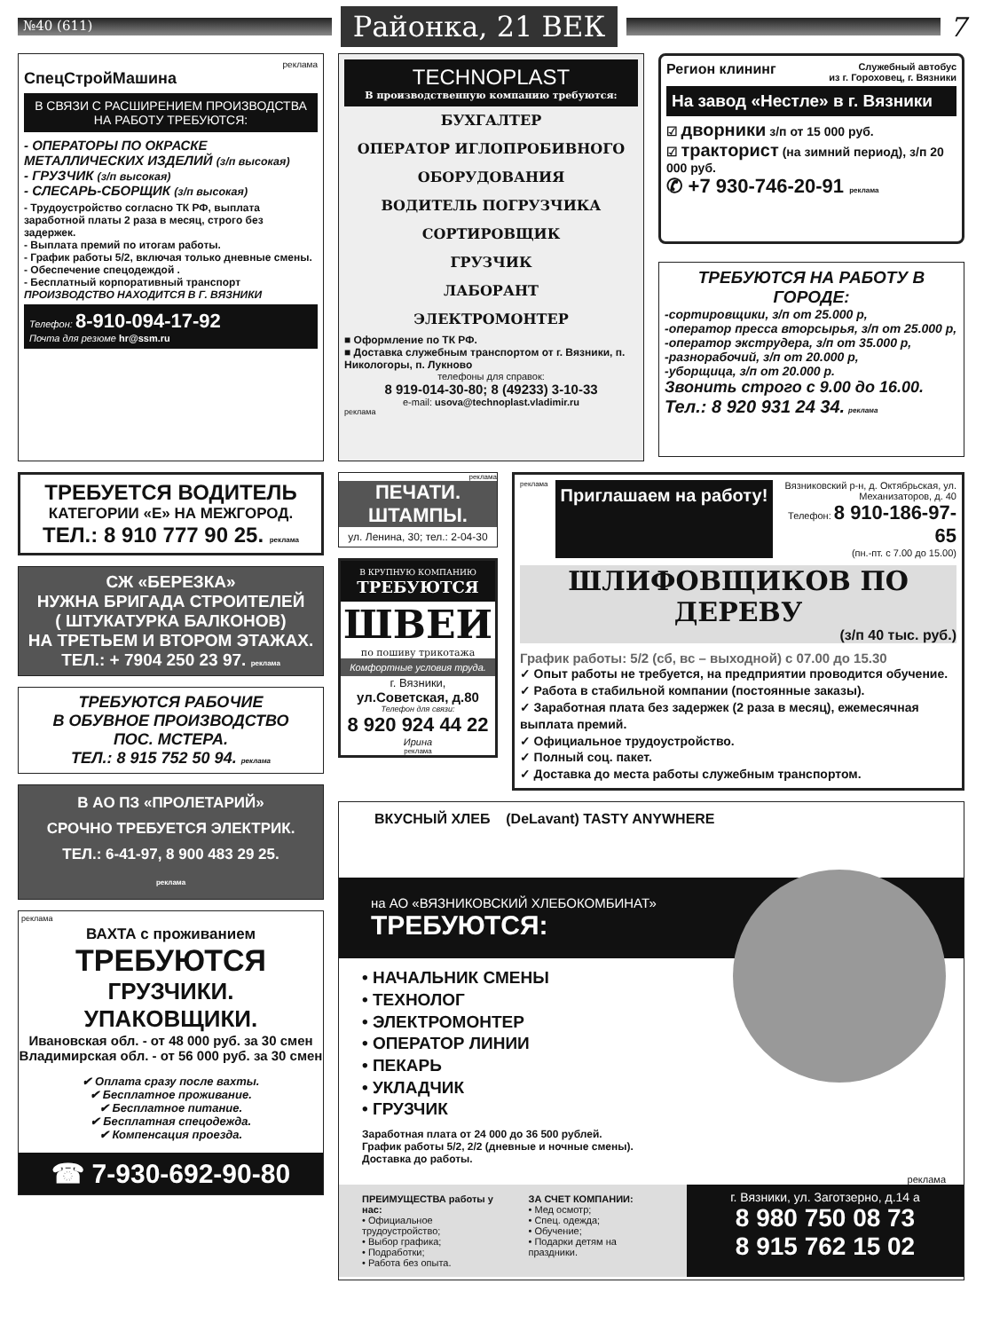№40 (611)
Районка, 21 ВЕК
7
реклама
СпецСтройМашина
В СВЯЗИ С РАСШИРЕНИЕМ ПРОИЗВОДСТВА НА РАБОТУ ТРЕБУЮТСЯ:
- ОПЕРАТОРЫ ПО ОКРАСКЕ МЕТАЛЛИЧЕСКИХ ИЗДЕЛИЙ (з/п высокая)
- ГРУЗЧИК (з/п высокая)
- СЛЕСАРЬ-СБОРЩИК (з/п высокая)
- Трудоустройство согласно ТК РФ, выплата заработной платы 2 раза в месяц, строго без задержек.
- Выплата премий по итогам работы.
- График работы 5/2, включая только дневные смены.
- Обеспечение спецодеждой .
- Бесплатный корпоративный транспорт
ПРОИЗВОДСТВО НАХОДИТСЯ В Г. ВЯЗНИКИ
Телефон: 8-910-094-17-92
Почта для резюме hr@ssm.ru
ТРЕБУЕТСЯ ВОДИТЕЛЬ
КАТЕГОРИИ «Е» НА МЕЖГОРОД.
ТЕЛ.: 8 910 777 90 25. реклама
СЖ «БЕРЕЗКА»
НУЖНА БРИГАДА СТРОИТЕЛЕЙ
( ШТУКАТУРКА БАЛКОНОВ)
НА ТРЕТЬЕМ И ВТОРОМ ЭТАЖАХ.
ТЕЛ.: + 7904 250 23 97. реклама
ТРЕБУЮТСЯ РАБОЧИЕ
В ОБУВНОЕ ПРОИЗВОДСТВО
ПОС. МСТЕРА.
ТЕЛ.: 8 915 752 50 94. реклама
В АО ПЗ «ПРОЛЕТАРИЙ»
СРОЧНО ТРЕБУЕТСЯ ЭЛЕКТРИК.
ТЕЛ.: 6-41-97, 8 900 483 29 25.
реклама
реклама
ВАХТА с проживанием
ТРЕБУЮТСЯ
ГРУЗЧИКИ. УПАКОВЩИКИ.
Ивановская обл. - от 48 000 руб. за 30 смен
Владимирская обл. - от 56 000 руб. за 30 смен
✔ Оплата сразу после вахты.
✔ Бесплатное проживание.
✔ Бесплатное питание.
✔ Бесплатная спецодежда.
✔ Компенсация проезда.
☎ 7-930-692-90-80
TECHNOPLAST
В производственную компанию требуются:
БУХГАЛТЕР
ОПЕРАТОР ИГЛОПРОБИВНОГО ОБОРУДОВАНИЯ
ВОДИТЕЛЬ ПОГРУЗЧИКА
СОРТИРОВЩИК
ГРУЗЧИК
ЛАБОРАНТ
ЭЛЕКТРОМОНТЕР
■ Оформление по ТК РФ.
■ Доставка служебным транспортом от г. Вязники, п. Никологоры, п. Лукново
телефоны для справок:
8 919-014-30-80; 8 (49233) 3-10-33
e-mail: usova@technoplast.vladimir.ru
реклама
Регион клининг Служебный автобус
из г. Гороховец, г. Вязники
На завод «Нестле» в г. Вязники
☑ дворники з/п от 15 000 руб.
☑ тракторист (на зимний период), з/п 20 000 руб.
✆ +7 930-746-20-91 реклама
ТРЕБУЮТСЯ НА РАБОТУ В ГОРОДЕ:
-сортировщики, з/п от 25.000 р,
-оператор пресса вторсырья, з/п от 25.000 р,
-оператор экструдера, з/п от 35.000 р,
-разнорабочий, з/п от 20.000 р,
-уборщица, з/п от 20.000 р.
Звонить строго с 9.00 до 16.00.
Тел.: 8 920 931 24 34. реклама
реклама
ПЕЧАТИ. ШТАМПЫ.
ул. Ленина, 30; тел.: 2-04-30
В КРУПНУЮ КОМПАНИЮ
ТРЕБУЮТСЯ
ШВЕИ
по пошиву трикотажа
Комфортные условия труда.
г. Вязники,
ул.Советская, д.80
Телефон для связи:
8 920 924 44 22
Ирина
реклама
реклама
Приглашаем на работу!
Вязниковский р-н, д. Октябрьская, ул. Механизаторов, д. 40
Телефон: 8 910-186-97-65
(пн.-пт. с 7.00 до 15.00)
ШЛИФОВЩИКОВ ПО ДЕРЕВУ
(з/п 40 тыс. руб.)
График работы: 5/2 (сб, вс – выходной) с 07.00 до 15.30
✓ Опыт работы не требуется, на предприятии проводится обучение.
✓ Работа в стабильной компании (постоянные заказы).
✓ Заработная плата без задержек (2 раза в месяц), ежемесячная выплата премий.
✓ Официальное трудоустройство.
✓ Полный соц. пакет.
✓ Доставка до места работы служебным транспортом.
ВКУСНЫЙ ХЛЕБ (DeLavant) TASTY ANYWHERE
на АО «ВЯЗНИКОВСКИЙ ХЛЕБОКОМБИНАТ»
ТРЕБУЮТСЯ:
• НАЧАЛЬНИК СМЕНЫ
• ТЕХНОЛОГ
• ЭЛЕКТРОМОНТЕР
• ОПЕРАТОР ЛИНИИ
• ПЕКАРЬ
• УКЛАДЧИК
• ГРУЗЧИК
Заработная плата от 24 000 до 36 500 рублей.
График работы 5/2, 2/2 (дневные и ночные смены).
Доставка до работы.
реклама
ПРЕИМУЩЕСТВА работы у нас:
• Официальное трудоустройство;
• Выбор графика;
• Подработки;
• Работа без опыта.
ЗА СЧЕТ КОМПАНИИ:
• Мед осмотр;
• Спец. одежда;
• Обучение;
• Подарки детям на праздники.
г. Вязники, ул. Заготзерно, д.14 а
8 980 750 08 73
8 915 762 15 02